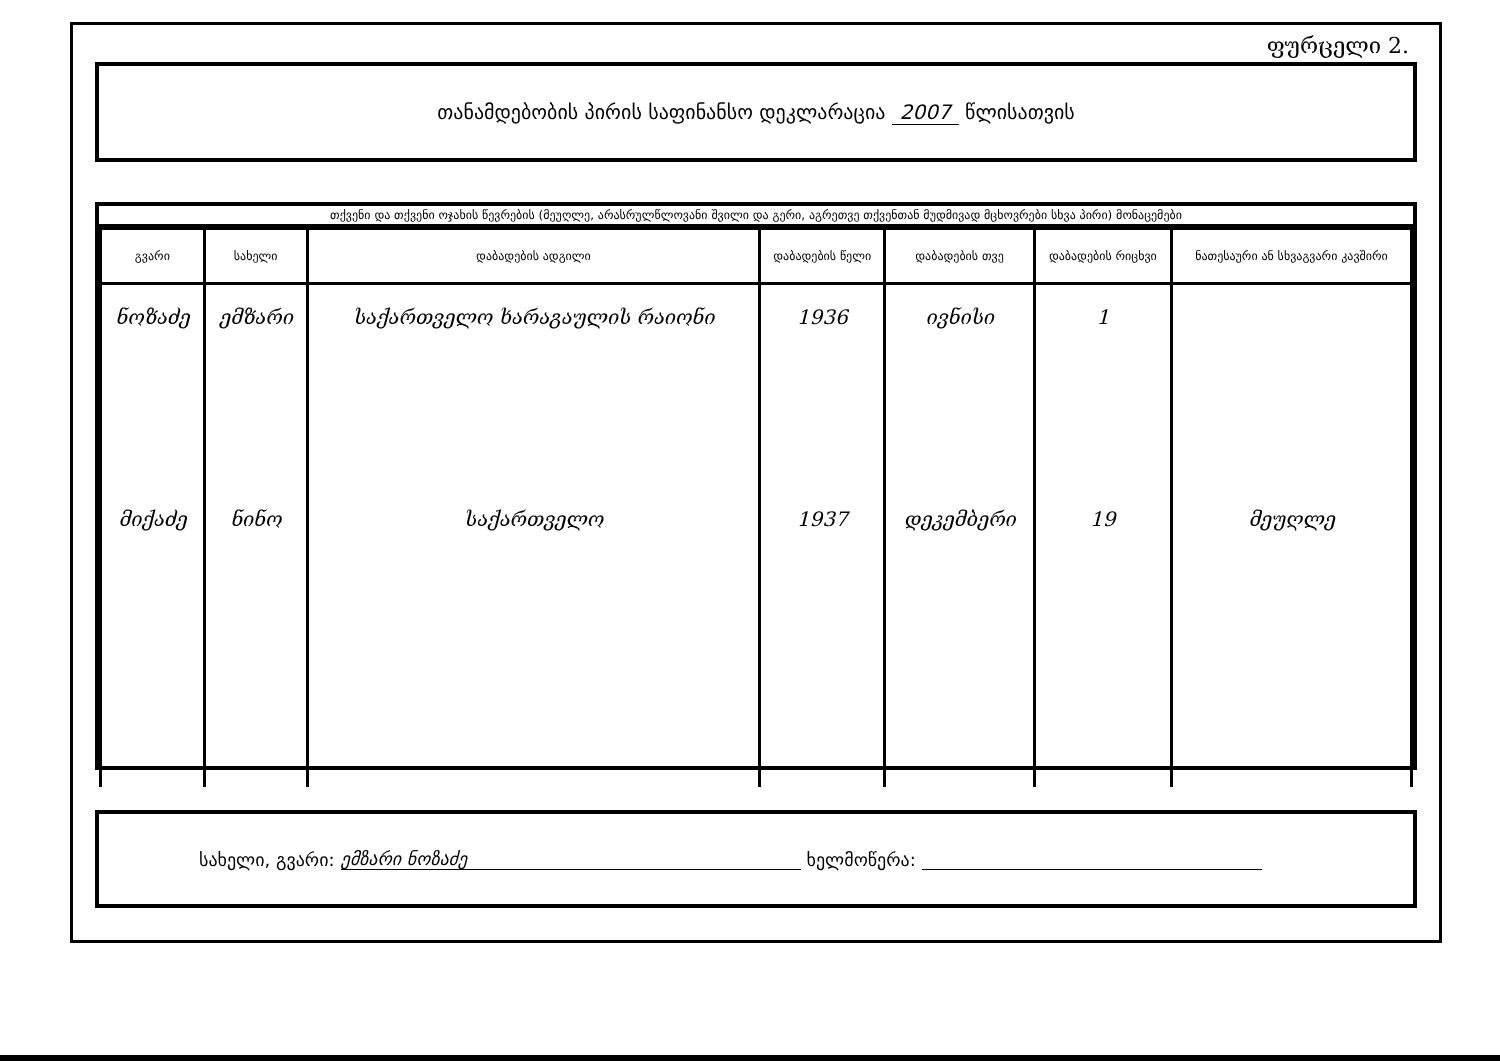ფურცელი 2.
თანამდებობის პირის საფინანსო დეკლარაცია 2007 წლისათვის
თქვენი და თქვენი ოჯახის წევრების (მეუღლე, არასრულწლოვანი შვილი და გერი, აგრეთვე თქვენთან მუდმივად მცხოვრები სხვა პირი) მონაცემები
| გვარი | სახელი | დაბადების ადგილი | დაბადების წელი | დაბადების თვე | დაბადების რიცხვი | ნათესაური ან სხვაგვარი კავშირი |
| --- | --- | --- | --- | --- | --- | --- |
| ნოზაძე | ემზარი | საქართველო ხარაგაულის რაიონი | 1936 | ივნისი | 1 | |
| მიქაძე | ნინო | საქართველო | 1937 | დეკემბერი | 19 | მეუღლე |
სახელი, გვარი: ემზარი ნოზაძე ხელმოწერა: